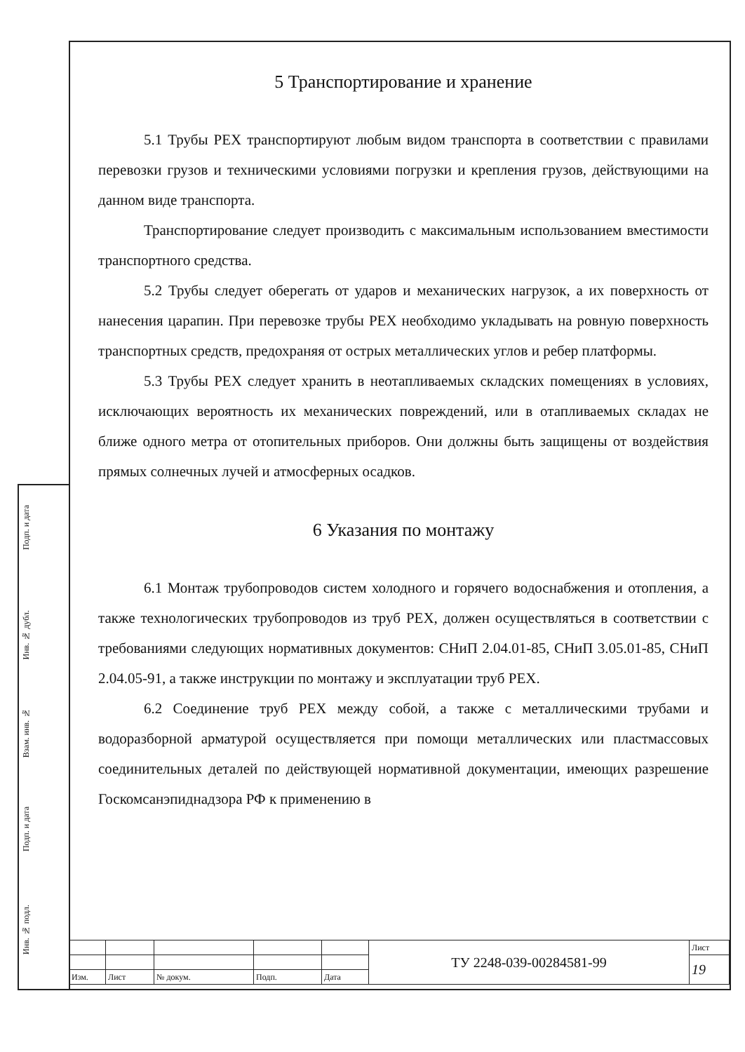Подп. и дата
Инв. № дубл.
Взам. инв. №
Подп. и дата
Инв. № подл.
5 Транспортирование и хранение
5.1 Трубы PEX транспортируют любым видом транспорта в соответствии с правилами перевозки грузов и техническими условиями погрузки и крепления грузов, действующими на данном виде транспорта.
Транспортирование следует производить с максимальным использованием вместимости транспортного средства.
5.2 Трубы следует оберегать от ударов и механических нагрузок, а их поверхность от нанесения царапин. При перевозке трубы PEX необходимо укладывать на ровную поверхность транспортных средств, предохраняя от острых металлических углов и ребер платформы.
5.3 Трубы PEX следует хранить в неотапливаемых складских помещениях в условиях, исключающих вероятность их механических повреждений, или в отапливаемых складах не ближе одного метра от отопительных приборов. Они должны быть защищены от воздействия прямых солнечных лучей и атмосферных осадков.
6 Указания по монтажу
6.1 Монтаж трубопроводов систем холодного и горячего водоснабжения и отопления, а также технологических трубопроводов из труб PEX, должен осуществляться в соответствии с требованиями следующих нормативных документов: СНиП 2.04.01-85, СНиП 3.05.01-85, СНиП 2.04.05-91, а также инструкции по монтажу и эксплуатации труб PEX.
6.2 Соединение труб PEX между собой, а также с металлическими трубами и водоразборной арматурой осуществляется при помощи металлических или пластмассовых соединительных деталей по действующей нормативной документации, имеющих разрешение Госкомсанэпиднадзора РФ к применению в
| | | | | | ТУ 2248-039-00284581-99 | Лист |
| | | | | | | 19 |
| Изм. | Лист | № докум. | Подп. | Дата | | |